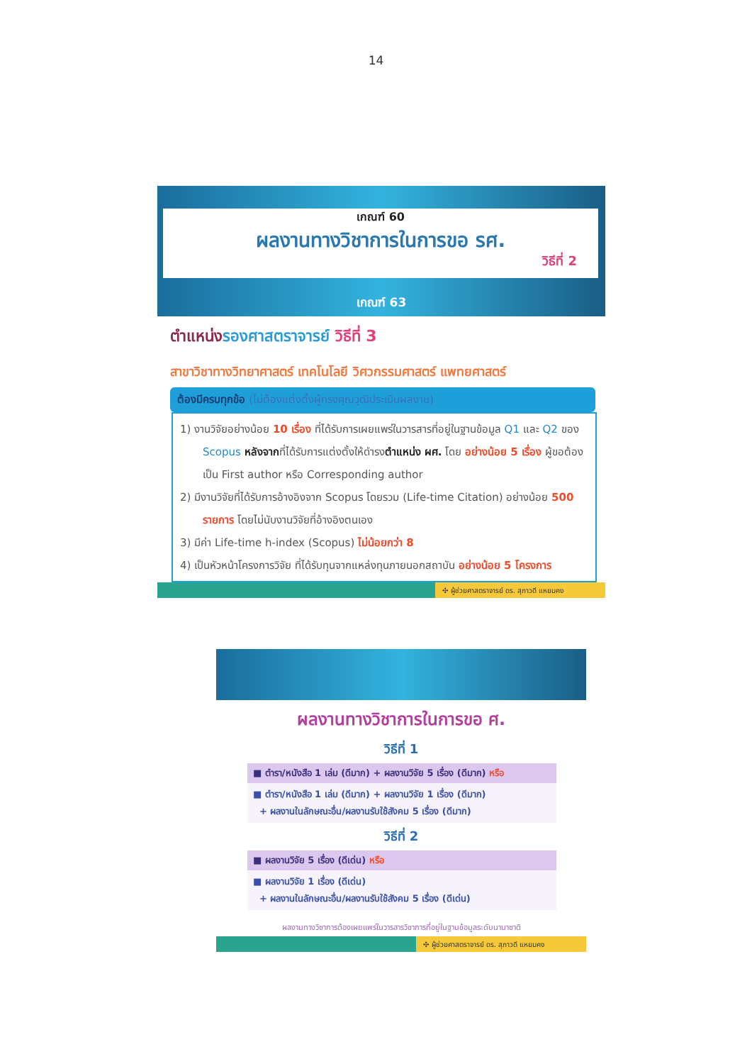14
เกณฑ์ 60
ผลงานทางวิชาการในการขอ รศ.
วิธีที่ 2
เกณฑ์ 63
ตำแหน่งรองศาสตราจารย์ วิธีที่ 3
สาขาวิชาทางวิทยาศาสตร์ เทคโนโลยี วิศวกรรมศาสตร์ แพทยศาสตร์
ต้องมีครบทุกข้อ (ไม่ต้องแต่งตั้งผู้ทรงคุณวุฒิประเมินผลงาน)
1) งานวิจัยอย่างน้อย 10 เรื่อง ที่ได้รับการเผยแพร่ในวารสารที่อยู่ในฐานข้อมูล Q1 และ Q2 ของ Scopus หลังจากที่ได้รับการแต่งตั้งให้ดำรงตำแหน่ง ผศ. โดย อย่างน้อย 5 เรื่อง ผู้ขอต้องเป็น First author หรือ Corresponding author
2) มีงานวิจัยที่ได้รับการอ้างอิงจาก Scopus โดยรวม (Life-time Citation) อย่างน้อย 500 รายการ โดยไม่นับงานวิจัยที่อ้างอิงตนเอง
3) มีค่า Life-time h-index (Scopus) ไม่น้อยกว่า 8
4) เป็นหัวหน้าโครงการวิจัย ที่ได้รับทุนจากแหล่งทุนภายนอกสถาบัน อย่างน้อย 5 โครงการ
✣ ผู้ช่วยศาสตราจารย์ ดร. สุภาวดี แหยมคง
ผลงานทางวิชาการในการขอ ศ.
วิธีที่ 1
■ ตำรา/หนังสือ 1 เล่ม (ดีมาก) + ผลงานวิจัย 5 เรื่อง (ดีมาก) หรือ
■ ตำรา/หนังสือ 1 เล่ม (ดีมาก) + ผลงานวิจัย 1 เรื่อง (ดีมาก)
+ ผลงานในลักษณะอื่น/ผลงานรับใช้สังคม 5 เรื่อง (ดีมาก)
วิธีที่ 2
■ ผลงานวิจัย 5 เรื่อง (ดีเด่น) หรือ
■ ผลงานวิจัย 1 เรื่อง (ดีเด่น)
+ ผลงานในลักษณะอื่น/ผลงานรับใช้สังคม 5 เรื่อง (ดีเด่น)
ผลงานทางวิชาการต้องเผยแพร่ในวารสารวิชาการที่อยู่ในฐานข้อมูลระดับนานาชาติ
✣ ผู้ช่วยศาสตราจารย์ ดร. สุภาวดี แหยมคง